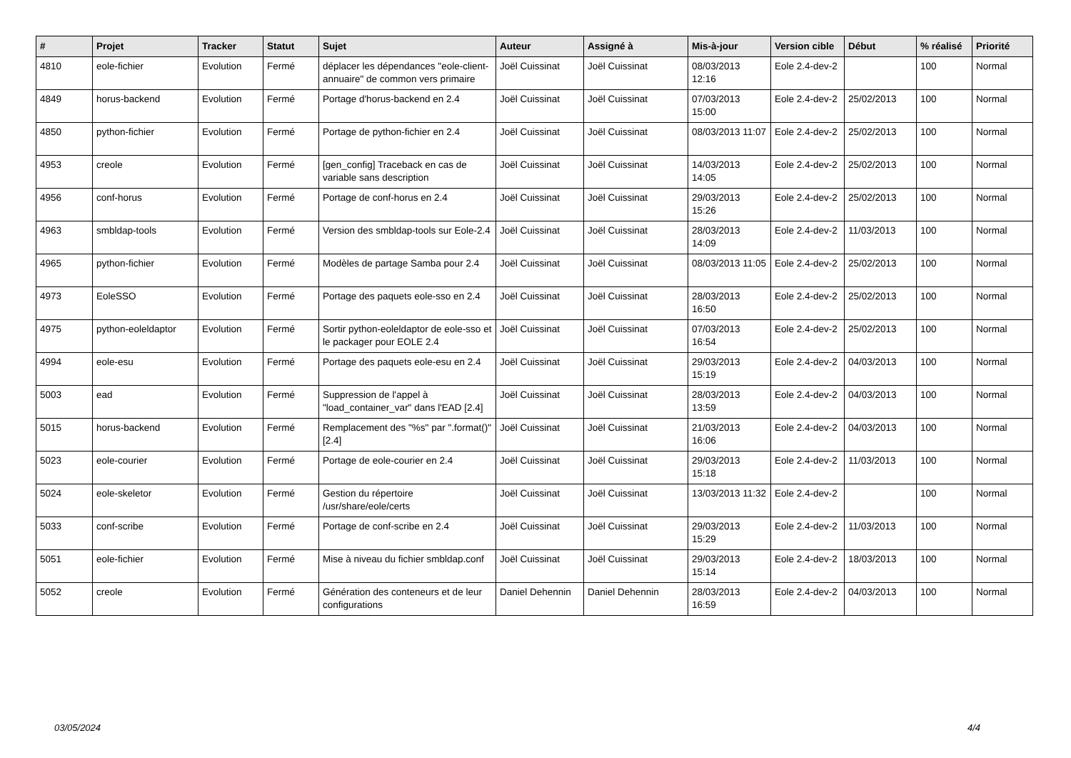| # | Projet | Tracker | Statut | Sujet | Auteur | Assigné à | Mis-à-jour | Version cible | Début | % réalisé | Priorité |
| --- | --- | --- | --- | --- | --- | --- | --- | --- | --- | --- | --- |
| 4810 | eole-fichier | Evolution | Fermé | déplacer les dépendances "eole-client-annuaire" de common vers primaire | Joël Cuissinat | Joël Cuissinat | 08/03/2013 12:16 | Eole 2.4-dev-2 | | 100 | Normal |
| 4849 | horus-backend | Evolution | Fermé | Portage d'horus-backend en 2.4 | Joël Cuissinat | Joël Cuissinat | 07/03/2013 15:00 | Eole 2.4-dev-2 | 25/02/2013 | 100 | Normal |
| 4850 | python-fichier | Evolution | Fermé | Portage de python-fichier en 2.4 | Joël Cuissinat | Joël Cuissinat | 08/03/2013 11:07 | Eole 2.4-dev-2 | 25/02/2013 | 100 | Normal |
| 4953 | creole | Evolution | Fermé | [gen_config] Traceback en cas de variable sans description | Joël Cuissinat | Joël Cuissinat | 14/03/2013 14:05 | Eole 2.4-dev-2 | 25/02/2013 | 100 | Normal |
| 4956 | conf-horus | Evolution | Fermé | Portage de conf-horus en 2.4 | Joël Cuissinat | Joël Cuissinat | 29/03/2013 15:26 | Eole 2.4-dev-2 | 25/02/2013 | 100 | Normal |
| 4963 | smbldap-tools | Evolution | Fermé | Version des smbldap-tools sur Eole-2.4 | Joël Cuissinat | Joël Cuissinat | 28/03/2013 14:09 | Eole 2.4-dev-2 | 11/03/2013 | 100 | Normal |
| 4965 | python-fichier | Evolution | Fermé | Modèles de partage Samba pour 2.4 | Joël Cuissinat | Joël Cuissinat | 08/03/2013 11:05 | Eole 2.4-dev-2 | 25/02/2013 | 100 | Normal |
| 4973 | EoleSSO | Evolution | Fermé | Portage des paquets eole-sso en 2.4 | Joël Cuissinat | Joël Cuissinat | 28/03/2013 16:50 | Eole 2.4-dev-2 | 25/02/2013 | 100 | Normal |
| 4975 | python-eoleldaptor | Evolution | Fermé | Sortir python-eoleldaptor de eole-sso et le packager pour EOLE 2.4 | Joël Cuissinat | Joël Cuissinat | 07/03/2013 16:54 | Eole 2.4-dev-2 | 25/02/2013 | 100 | Normal |
| 4994 | eole-esu | Evolution | Fermé | Portage des paquets eole-esu en 2.4 | Joël Cuissinat | Joël Cuissinat | 29/03/2013 15:19 | Eole 2.4-dev-2 | 04/03/2013 | 100 | Normal |
| 5003 | ead | Evolution | Fermé | Suppression de l'appel à "load_container_var" dans l'EAD [2.4] | Joël Cuissinat | Joël Cuissinat | 28/03/2013 13:59 | Eole 2.4-dev-2 | 04/03/2013 | 100 | Normal |
| 5015 | horus-backend | Evolution | Fermé | Remplacement des "%s" par ".format()" [2.4] | Joël Cuissinat | Joël Cuissinat | 21/03/2013 16:06 | Eole 2.4-dev-2 | 04/03/2013 | 100 | Normal |
| 5023 | eole-courier | Evolution | Fermé | Portage de eole-courier en 2.4 | Joël Cuissinat | Joël Cuissinat | 29/03/2013 15:18 | Eole 2.4-dev-2 | 11/03/2013 | 100 | Normal |
| 5024 | eole-skeletor | Evolution | Fermé | Gestion du répertoire /usr/share/eole/certs | Joël Cuissinat | Joël Cuissinat | 13/03/2013 11:32 | Eole 2.4-dev-2 | | 100 | Normal |
| 5033 | conf-scribe | Evolution | Fermé | Portage de conf-scribe en 2.4 | Joël Cuissinat | Joël Cuissinat | 29/03/2013 15:29 | Eole 2.4-dev-2 | 11/03/2013 | 100 | Normal |
| 5051 | eole-fichier | Evolution | Fermé | Mise à niveau du fichier smbldap.conf | Joël Cuissinat | Joël Cuissinat | 29/03/2013 15:14 | Eole 2.4-dev-2 | 18/03/2013 | 100 | Normal |
| 5052 | creole | Evolution | Fermé | Génération des conteneurs et de leur configurations | Daniel Dehennin | Daniel Dehennin | 28/03/2013 16:59 | Eole 2.4-dev-2 | 04/03/2013 | 100 | Normal |
03/05/2024 4/4